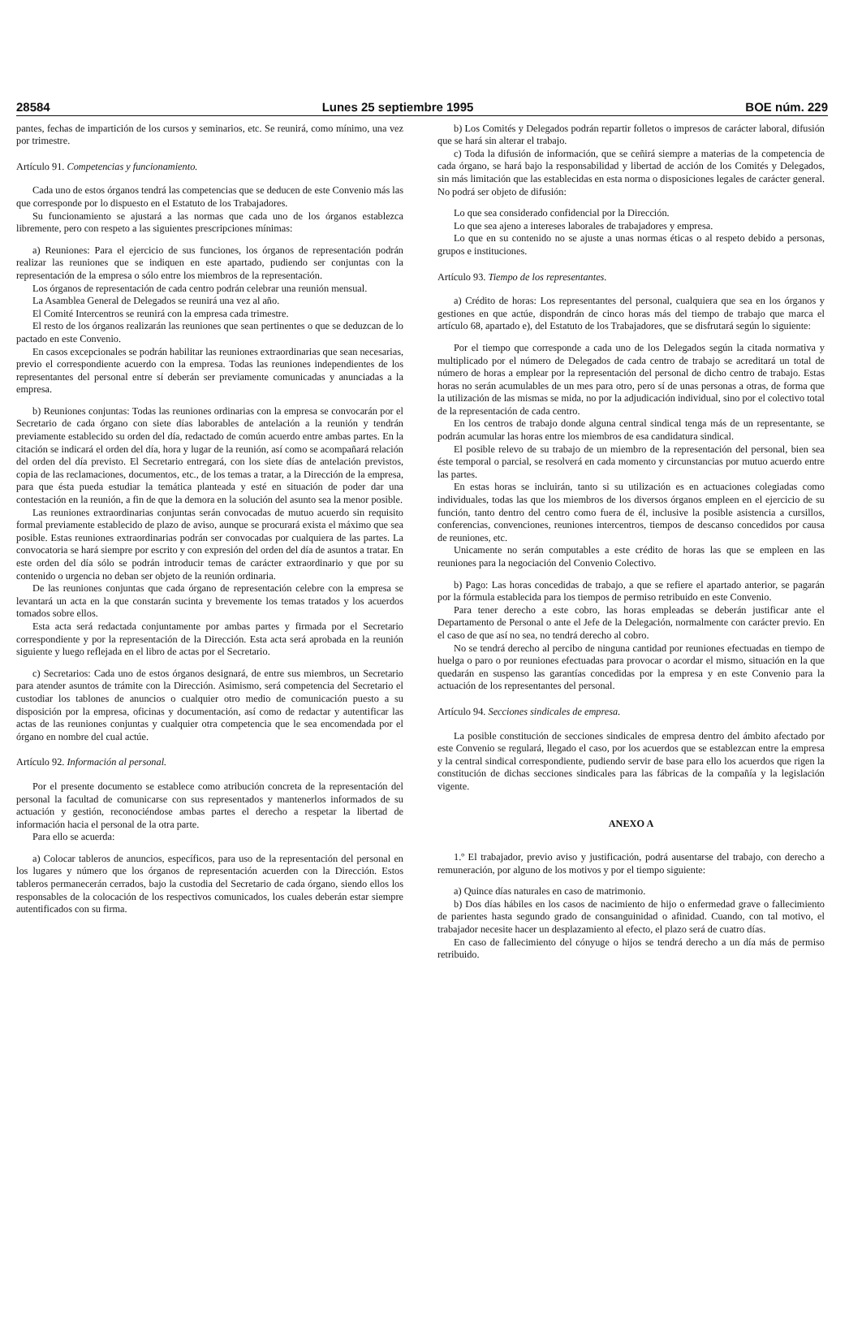28584 Lunes 25 septiembre 1995 BOE núm. 229
pantes, fechas de impartición de los cursos y seminarios, etc. Se reunirá, como mínimo, una vez por trimestre.
Artículo 91. Competencias y funcionamiento.
Cada uno de estos órganos tendrá las competencias que se deducen de este Convenio más las que corresponde por lo dispuesto en el Estatuto de los Trabajadores.
Su funcionamiento se ajustará a las normas que cada uno de los órganos establezca libremente, pero con respeto a las siguientes prescripciones mínimas:
a) Reuniones: Para el ejercicio de sus funciones, los órganos de representación podrán realizar las reuniones que se indiquen en este apartado, pudiendo ser conjuntas con la representación de la empresa o sólo entre los miembros de la representación.
Los órganos de representación de cada centro podrán celebrar una reunión mensual.
La Asamblea General de Delegados se reunirá una vez al año.
El Comité Intercentros se reunirá con la empresa cada trimestre.
El resto de los órganos realizarán las reuniones que sean pertinentes o que se deduzcan de lo pactado en este Convenio.
En casos excepcionales se podrán habilitar las reuniones extraordinarias que sean necesarias, previo el correspondiente acuerdo con la empresa. Todas las reuniones independientes de los representantes del personal entre sí deberán ser previamente comunicadas y anunciadas a la empresa.
b) Reuniones conjuntas: Todas las reuniones ordinarias con la empresa se convocarán por el Secretario de cada órgano con siete días laborables de antelación a la reunión y tendrán previamente establecido su orden del día, redactado de común acuerdo entre ambas partes. En la citación se indicará el orden del día, hora y lugar de la reunión, así como se acompañará relación del orden del día previsto. El Secretario entregará, con los siete días de antelación previstos, copia de las reclamaciones, documentos, etc., de los temas a tratar, a la Dirección de la empresa, para que ésta pueda estudiar la temática planteada y esté en situación de poder dar una contestación en la reunión, a fin de que la demora en la solución del asunto sea la menor posible.
Las reuniones extraordinarias conjuntas serán convocadas de mutuo acuerdo sin requisito formal previamente establecido de plazo de aviso, aunque se procurará exista el máximo que sea posible. Estas reuniones extraordinarias podrán ser convocadas por cualquiera de las partes. La convocatoria se hará siempre por escrito y con expresión del orden del día de asuntos a tratar. En este orden del día sólo se podrán introducir temas de carácter extraordinario y que por su contenido o urgencia no deban ser objeto de la reunión ordinaria.
De las reuniones conjuntas que cada órgano de representación celebre con la empresa se levantará un acta en la que constarán sucinta y brevemente los temas tratados y los acuerdos tomados sobre ellos.
Esta acta será redactada conjuntamente por ambas partes y firmada por el Secretario correspondiente y por la representación de la Dirección. Esta acta será aprobada en la reunión siguiente y luego reflejada en el libro de actas por el Secretario.
c) Secretarios: Cada uno de estos órganos designará, de entre sus miembros, un Secretario para atender asuntos de trámite con la Dirección. Asimismo, será competencia del Secretario el custodiar los tablones de anuncios o cualquier otro medio de comunicación puesto a su disposición por la empresa, oficinas y documentación, así como de redactar y autentificar las actas de las reuniones conjuntas y cualquier otra competencia que le sea encomendada por el órgano en nombre del cual actúe.
Artículo 92. Información al personal.
Por el presente documento se establece como atribución concreta de la representación del personal la facultad de comunicarse con sus representados y mantenerlos informados de su actuación y gestión, reconociéndose ambas partes el derecho a respetar la libertad de información hacia el personal de la otra parte.
Para ello se acuerda:
a) Colocar tableros de anuncios, específicos, para uso de la representación del personal en los lugares y número que los órganos de representación acuerden con la Dirección. Estos tableros permanecerán cerrados, bajo la custodia del Secretario de cada órgano, siendo ellos los responsables de la colocación de los respectivos comunicados, los cuales deberán estar siempre autentificados con su firma.
b) Los Comités y Delegados podrán repartir folletos o impresos de carácter laboral, difusión que se hará sin alterar el trabajo.
c) Toda la difusión de información, que se ceñirá siempre a materias de la competencia de cada órgano, se hará bajo la responsabilidad y libertad de acción de los Comités y Delegados, sin más limitación que las establecidas en esta norma o disposiciones legales de carácter general. No podrá ser objeto de difusión:
Lo que sea considerado confidencial por la Dirección.
Lo que sea ajeno a intereses laborales de trabajadores y empresa.
Lo que en su contenido no se ajuste a unas normas éticas o al respeto debido a personas, grupos e instituciones.
Artículo 93. Tiempo de los representantes.
a) Crédito de horas: Los representantes del personal, cualquiera que sea en los órganos y gestiones en que actúe, dispondrán de cinco horas más del tiempo de trabajo que marca el artículo 68, apartado e), del Estatuto de los Trabajadores, que se disfrutará según lo siguiente:
Por el tiempo que corresponde a cada uno de los Delegados según la citada normativa y multiplicado por el número de Delegados de cada centro de trabajo se acreditará un total de número de horas a emplear por la representación del personal de dicho centro de trabajo. Estas horas no serán acumulables de un mes para otro, pero sí de unas personas a otras, de forma que la utilización de las mismas se mida, no por la adjudicación individual, sino por el colectivo total de la representación de cada centro.
En los centros de trabajo donde alguna central sindical tenga más de un representante, se podrán acumular las horas entre los miembros de esa candidatura sindical.
El posible relevo de su trabajo de un miembro de la representación del personal, bien sea éste temporal o parcial, se resolverá en cada momento y circunstancias por mutuo acuerdo entre las partes.
En estas horas se incluirán, tanto si su utilización es en actuaciones colegiadas como individuales, todas las que los miembros de los diversos órganos empleen en el ejercicio de su función, tanto dentro del centro como fuera de él, inclusive la posible asistencia a cursillos, conferencias, convenciones, reuniones intercentros, tiempos de descanso concedidos por causa de reuniones, etc.
Unicamente no serán computables a este crédito de horas las que se empleen en las reuniones para la negociación del Convenio Colectivo.
b) Pago: Las horas concedidas de trabajo, a que se refiere el apartado anterior, se pagarán por la fórmula establecida para los tiempos de permiso retribuido en este Convenio.
Para tener derecho a este cobro, las horas empleadas se deberán justificar ante el Departamento de Personal o ante el Jefe de la Delegación, normalmente con carácter previo. En el caso de que así no sea, no tendrá derecho al cobro.
No se tendrá derecho al percibo de ninguna cantidad por reuniones efectuadas en tiempo de huelga o paro o por reuniones efectuadas para provocar o acordar el mismo, situación en la que quedarán en suspenso las garantías concedidas por la empresa y en este Convenio para la actuación de los representantes del personal.
Artículo 94. Secciones sindicales de empresa.
La posible constitución de secciones sindicales de empresa dentro del ámbito afectado por este Convenio se regulará, llegado el caso, por los acuerdos que se establezcan entre la empresa y la central sindical correspondiente, pudiendo servir de base para ello los acuerdos que rigen la constitución de dichas secciones sindicales para las fábricas de la compañía y la legislación vigente.
ANEXO A
1.º El trabajador, previo aviso y justificación, podrá ausentarse del trabajo, con derecho a remuneración, por alguno de los motivos y por el tiempo siguiente:
a) Quince días naturales en caso de matrimonio.
b) Dos días hábiles en los casos de nacimiento de hijo o enfermedad grave o fallecimiento de parientes hasta segundo grado de consanguinidad o afinidad. Cuando, con tal motivo, el trabajador necesite hacer un desplazamiento al efecto, el plazo será de cuatro días.
En caso de fallecimiento del cónyuge o hijos se tendrá derecho a un día más de permiso retribuido.